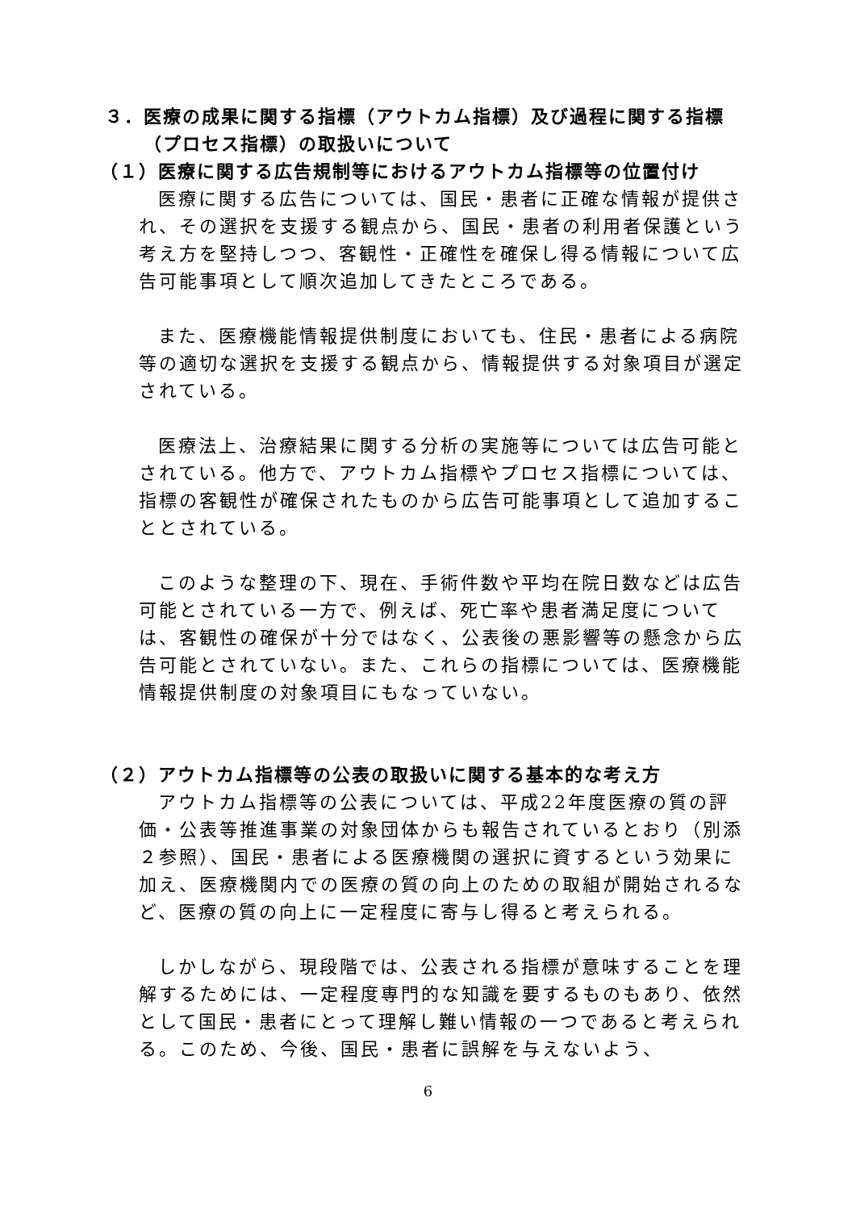３．医療の成果に関する指標（アウトカム指標）及び過程に関する指標（プロセス指標）の取扱いについて
（１）医療に関する広告規制等におけるアウトカム指標等の位置付け
医療に関する広告については、国民・患者に正確な情報が提供され、その選択を支援する観点から、国民・患者の利用者保護という考え方を堅持しつつ、客観性・正確性を確保し得る情報について広告可能事項として順次追加してきたところである。
また、医療機能情報提供制度においても、住民・患者による病院等の適切な選択を支援する観点から、情報提供する対象項目が選定されている。
医療法上、治療結果に関する分析の実施等については広告可能とされている。他方で、アウトカム指標やプロセス指標については、指標の客観性が確保されたものから広告可能事項として追加することとされている。
このような整理の下、現在、手術件数や平均在院日数などは広告可能とされている一方で、例えば、死亡率や患者満足度については、客観性の確保が十分ではなく、公表後の悪影響等の懸念から広告可能とされていない。また、これらの指標については、医療機能情報提供制度の対象項目にもなっていない。
（２）アウトカム指標等の公表の取扱いに関する基本的な考え方
アウトカム指標等の公表については、平成22年度医療の質の評価・公表等推進事業の対象団体からも報告されているとおり（別添２参照）、国民・患者による医療機関の選択に資するという効果に加え、医療機関内での医療の質の向上のための取組が開始されるなど、医療の質の向上に一定程度に寄与し得ると考えられる。
しかしながら、現段階では、公表される指標が意味することを理解するためには、一定程度専門的な知識を要するものもあり、依然として国民・患者にとって理解し難い情報の一つであると考えられる。このため、今後、国民・患者に誤解を与えないよう、
6